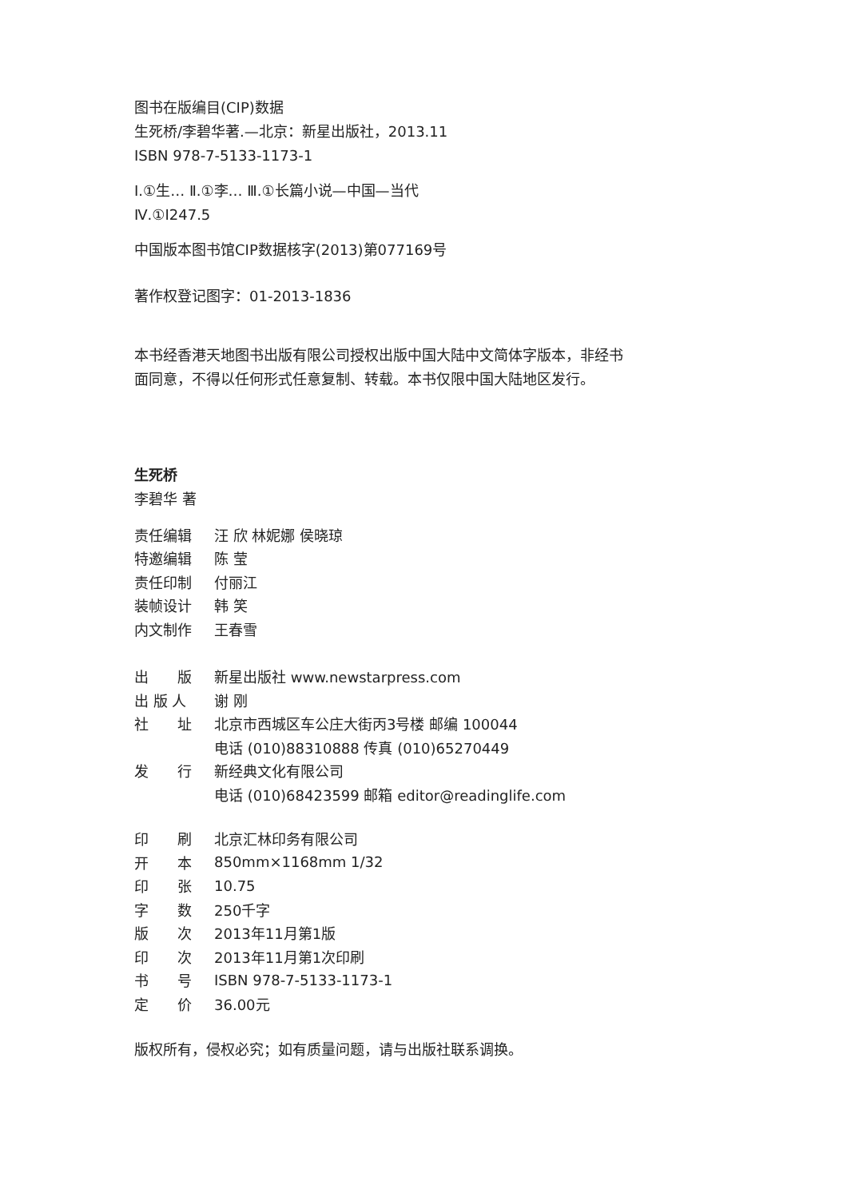图书在版编目(CIP)数据
生死桥/李碧华著.—北京：新星出版社，2013.11
ISBN 978-7-5133-1173-1
Ⅰ.①生… Ⅱ.①李… Ⅲ.①长篇小说—中国—当代
Ⅳ.①I247.5
中国版本图书馆CIP数据核字(2013)第077169号
著作权登记图字：01-2013-1836
本书经香港天地图书出版有限公司授权出版中国大陆中文简体字版本，非经书面同意，不得以任何形式任意复制、转载。本书仅限中国大陆地区发行。
生死桥
李碧华 著
| 责任编辑 | 汪 欣 林妮娜 侯晓琼 |
| 特邀编辑 | 陈 莹 |
| 责任印制 | 付丽江 |
| 装帧设计 | 韩 笑 |
| 内文制作 | 王春雪 |
| 出 版 | 新星出版社 www.newstarpress.com |
| 出 版 人 | 谢 刚 |
| 社 址 | 北京市西城区车公庄大街丙3号楼 邮编 100044 |
| | 电话 (010)88310888 传真 (010)65270449 |
| 发 行 | 新经典文化有限公司 |
| | 电话 (010)68423599 邮箱 editor@readinglife.com |
| 印 刷 | 北京汇林印务有限公司 |
| 开 本 | 850mm×1168mm 1/32 |
| 印 张 | 10.75 |
| 字 数 | 250千字 |
| 版 次 | 2013年11月第1版 |
| 印 次 | 2013年11月第1次印刷 |
| 书 号 | ISBN 978-7-5133-1173-1 |
| 定 价 | 36.00元 |
版权所有，侵权必究；如有质量问题，请与出版社联系调换。